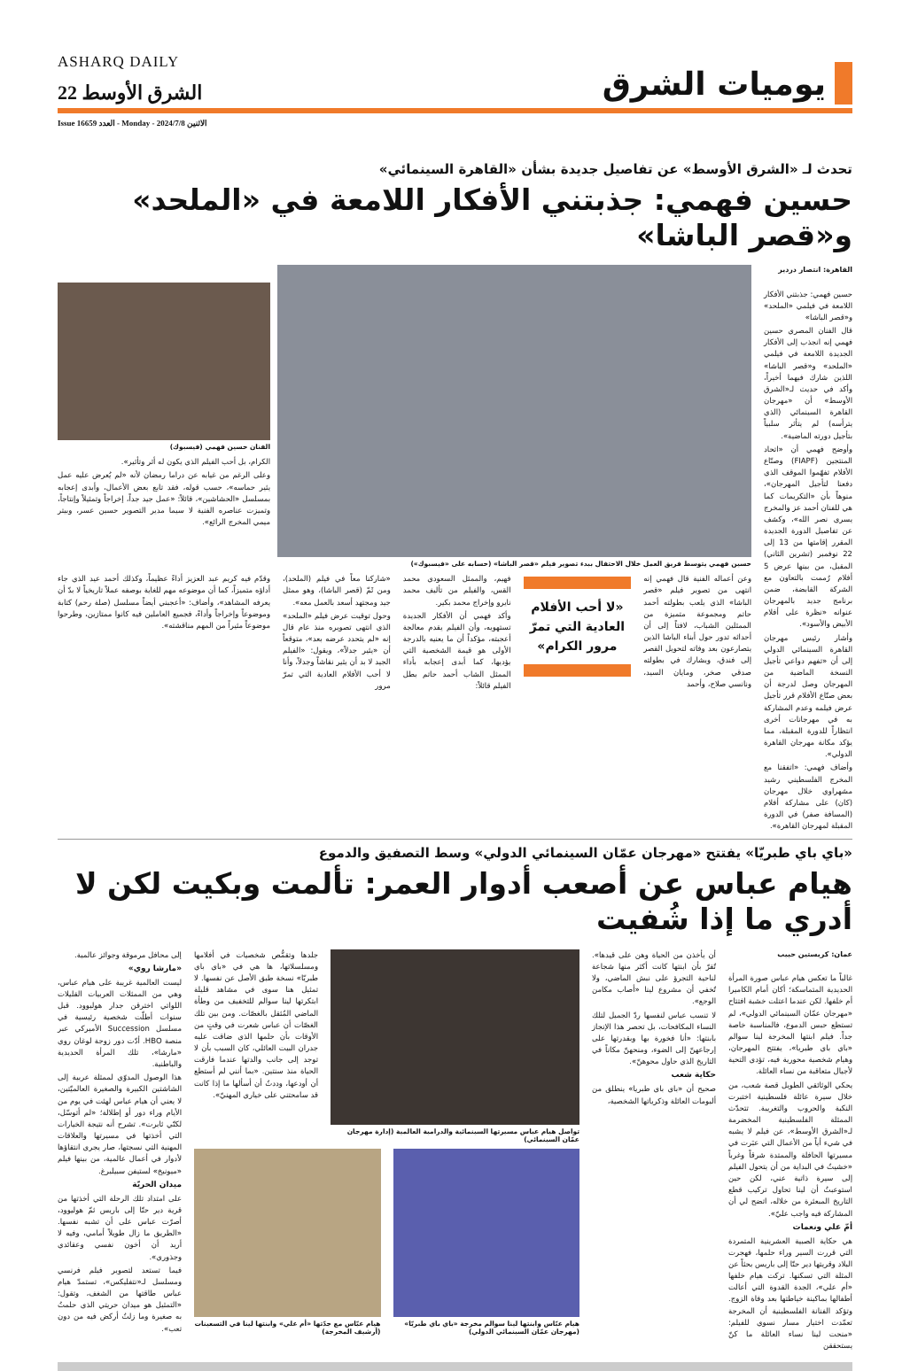ASHARQ DAILY
الشرق الأوسط 22
يوميات الشرق
Issue 16659 العدد - Monday - 2024/7/8 الاثنين
تحدث لـ «الشرق الأوسط» عن تفاصيل جديدة بشأن «القاهرة السينمائي»
حسين فهمي: جذبتني الأفكار اللامعة في «الملحد» و«قصر الباشا»
القاهرة: انتصار دردير
حسين فهمي: جذبتني الأفكار اللامعة في فيلمي «الملحد» و«قصر الباشا»
قال الفنان المصري حسين فهمي إنه انجذب إلى الأفكار الجديدة اللامعة في فيلمي «الملحد» و«قصر الباشا» اللذين شارك فيهما أخيراً، وأكد في حديث لـ«الشرق الأوسط» أن «مهرجان القاهرة السينمائي (الذي يترأسه) لم يتأثر سلبياً بتأجيل دورته الماضية».
وأوضح فهمي أن «اتحاد المنتجين (FIAPF) وصنّاع الأفلام تفهّموا الموقف الذي دفعنا لتأجيل المهرجان»، منوهاً بأن «التكريمات كما هي للفنان أحمد عز والمخرج يسري نصر الله»، وكشف عن تفاصيل الدورة الجديدة المقرر إقامتها من 13 إلى 22 نوفمبر (تشرين الثاني) المقبل، من بينها عرض 5 أفلام رُممت بالتعاون مع الشركة القابضة، ضمن برنامج جديد بالمهرجان عنوانه «نظرة على أفلام الأبيض والأسود».
وأشار رئيس مهرجان القاهرة السينمائي الدولي إلى أن «تفهم دواعي تأجيل النسخة الماضية من المهرجان وصل لدرجة أن بعض صنّاع الأفلام قرر تأجيل عرض فيلمه وعدم المشاركة به في مهرجانات أخرى انتظاراً للدورة المقبلة، مما يؤكد مكانة مهرجان القاهرة الدولي».
وأضاف فهمي: «اتفقنا مع المخرج الفلسطيني رشيد مشهراوي خلال مهرجان (كان) على مشاركة أفلام (المسافة صفر) في الدورة المقبلة لمهرجان القاهرة».
حسين فهمي يتوسط فريق العمل خلال الاحتفال ببدء تصوير فيلم «قصر الباشا» (حسابه على «فيسبوك»)
الفنان حسين فهمي (فيسبوك)
الكرام، بل أحب الفيلم الذي يكون له أثر وتأثير».
وعلى الرغم من غيابه عن دراما رمضان لأنه «لم يُعرض عليه عمل يثير حماسه»، حسب قوله، فقد تابع بعض الأعمال، وأبدى إعجابه بمسلسل «الحشاشين»، قائلاً: «عمل جيد جداً، إخراجاً وتمثيلاً وإنتاجاً، وتميزت عناصره الفنية لا سيما مدير التصوير حسين عسر، وبيتر ميمي المخرج الرائع».
وعن أعماله الفنية قال فهمي إنه انتهى من تصوير فيلم «قصر الباشا» الذي يلعب بطولته أحمد حاتم ومجموعة متميزة من الممثلين الشباب، لافتاً إلى أن أحداثه تدور حول أبناء الباشا الذين يتصارعون بعد وفاته لتحويل القصر إلى فندق، ويشارك في بطولته صدقي صخر، ومايان السيد، ونانسي صلاح، وأحمد
«لا أحب الأفلام العادية التي تمرّ مرور الكرام»
فهيم، والممثل السعودي محمد القس، والفيلم من تأليف محمد نايرو وإخراج محمد بكير.
وأكد فهمي أن الأفكار الجديدة تستهويه، وأن الفيلم يقدم معالجة أعجبته، مؤكداً أن ما يعنيه بالدرجة الأولى هو قيمة الشخصية التي يؤديها، كما أبدى إعجابه بأداء الممثل الشاب أحمد حاتم بطل الفيلم قائلاً:
«شاركنا معاً في فيلم (الملحد)، ومن ثَمّ (قصر الباشا)، وهو ممثل جيد ومجتهد أسعد بالعمل معه».
وحول توقيت عرض فيلم «الملحد» الذي انتهى تصويره منذ عام قال إنه «لم يتحدد عرضه بعد»، متوقعاً أن «يثير جدلاً»، ويقول: «الفيلم الجيد لا بد أن يثير نقاشاً وجدلاً، وأنا لا أحب الأفلام العادية التي تمرّ مرور
وقدّم فيه كريم عبد العزيز أداءً عظيماً، وكذلك أحمد عيد الذي جاء أداؤه متميزاً، كما أن موضوعه مهم للغاية بوصفه عملاً تاريخياً لا بدّ أن يعرفه المشاهد»، وأضاف: «أعجبني أيضاً مسلسل (صلة رحم) كتابة وموضوعاً وإخراجاً وأداءً، فجميع العاملين فيه كانوا ممتازين، وطرحوا موضوعاً مثيراً من المهم مناقشته».
«باي باي طبريّا» يفتتح «مهرجان عمّان السينمائي الدولي» وسط التصفيق والدموع
هيام عباس عن أصعب أدوار العمر: تألمت وبكيت لكن لا أدري ما إذا شُفيت
عمان: كريستين حبيب
غالباً ما تعكس هيام عباس صورة المرأة الحديدية المتماسكة؛ أكان أمام الكاميرا أم خلفها. لكن عندما اعتلت خشبة افتتاح «مهرجان عمّان السينمائي الدولي»، لم تستطع حبس الدموع، فالمناسبة خاصة جداً. فيلم ابنتها المخرجة لينا سوالم «باي باي طبريا»، يفتتح المهرجان، وهيام شخصية محورية فيه، تؤدي التحية لأجيال متعاقبة من نساء العائلة.
يحكي الوثائقي الطويل قصة شعب، من خلال سيرة عائلة فلسطينية اختبرت النكبة والحروب والتغريبة. تتحدّث الممثلة الفلسطينية المخضرمة لـ«الشرق الأوسط»، عن فيلم لا يشبه في شيء أياً من الأعمال التي عبَرت في مسيرتها الحافلة والممتدة شرقاً وغرباً «خشيتُ في البداية من أن يتحول الفيلم إلى سيرة ذاتية عني، لكن حين استوعبتُ أن لينا تحاول تركيب قطع التاريخ المبعثرة من خلاله، اتضح لي أن المشاركة فيه واجب عليّ».
أمّ علي ونعمات
هي حكاية الصبية العشرينية المتمردة التي قررت السير وراء حلمها، فهجرت البلاد وقريتها دير حنّا إلى باريس بحثاً عن المثلة التي تسكنها. تركت هيام خلفها «أم علي»، الجدة القدوة التي أعالت أطفالها بماكينة خياطتها بعد وفاة الزوج. وتؤكد الفنانة الفلسطينية أن المخرجة تعمّدت اختيار مسار نسوي للفيلم: «منحت لينا نساء العائلة ما كنّ يستحققن
أن يأخذن من الحياة وهن على قيدها». تُقرّ بأن ابنتها كانت أكثر منها شجاعة لناحية التجرؤ على نبش الماضي، ولا تُخفي أن مشروع لينا «أصاب مكامن الوجع».
لا تنسب عباس لنفسها ردّ الجميل لتلك النساء المكافحات، بل تحصر هذا الإنجاز بابنتها: «أنا فخورة بها وبقدرتها على إرجاعهنّ إلى الضوء، ومنحهنّ مكاناً في التاريخ الذي حاول محوهنّ».
حكاية شعب
صحيح أن «باي باي طبريا» ينطلق من ألبومات العائلة وذكرياتها الشخصية،
تواصل هيام عباس مسيرتها السينمائية والدرامية العالمية (إدارة مهرجان عمّان السينمائي)
جلدها وتقمُّص شخصيات في أفلامها ومسلسلاتها، ها هي في «باي باي طبريّا» نسخة طبق الأصل عن نفسها. لا تمثيل هنا سوى في مشاهد قليلة ابتكرتها لينا سوالم للتخفيف من وطأة الماضي المُثقل بالغصّات. ومن بين تلك الغصّات أن عباس شعرت في وقتٍ من الأوقات بأن حلمها الذي ضاقت عليه جدران البيت العائلي، كان السبب بأن لا توجد إلى جانب والدتها عندما فارقت الحياة منذ سنتين. «بما أنني لم أستطع أن أودعها، وددتُ أن أسألها ما إذا كانت قد سامحتني على خياري المهنيّ».
هيام عبّاس وابنتها لينا سوالم مخرجة «باي باي طبريّا» (مهرجان عمّان السينمائي الدولي)
هيام عبّاس مع جدّتها «أم علي» وابنتها لينا في التسعينات (أرشيف المخرجة)
إلى محافل مرموقة وجوائز عالمية.
«مارشا روي»
ليست العالمية غريبة على هيام عباس، وهي من الممثلات العربيات القليلات اللواتي اخترقن جدار هوليوود. قبل سنوات أطلّت شخصية رئيسية في مسلسل Succession الأميركي عبر منصة HBO. أدّت دور زوجة لوغان روي «مارشا»، تلك المرأة الحديدية والباطنية.
هذا الوصول المدوّي لممثلة عربية إلى الشاشتين الكبيرة والصغيرة العالميّتين، لا يعني أن هيام عباس لهثت في يوم من الأيام وراء دور أو إطلالة؛ «لم أتوسّل، لكنّي ثابرت». تشرح أنه نتيجة الخيارات التي أخذتها في مسيرتها والعلاقات المهنية التي نسجتها، صار يجري انتقاؤها لأدوار في أعمال عالمية، من بينها فيلم «ميونيخ» لستيفن سبيلبرغ.
ميدان الحريّة
على امتداد تلك الرحلة التي أخذتها من قرية دير حنّا إلى باريس ثمّ هوليوود، أصرّت عباس على أن تشبه نفسها. «الطريق ما زال طويلاً أمامي، وفيه لا أريد أن أخون نفسي وعقائدي وجذوري».
فيما تستعد لتصوير فيلم فرنسي ومسلسل لـ«نتفليكس»، تستمدّ هيام عباس طاقتها من الشغف، وتقول: «التمثيل هو ميدان حريتي الذي حلمتُ به صغيرة وما زلتُ أركض فيه من دون تعب».